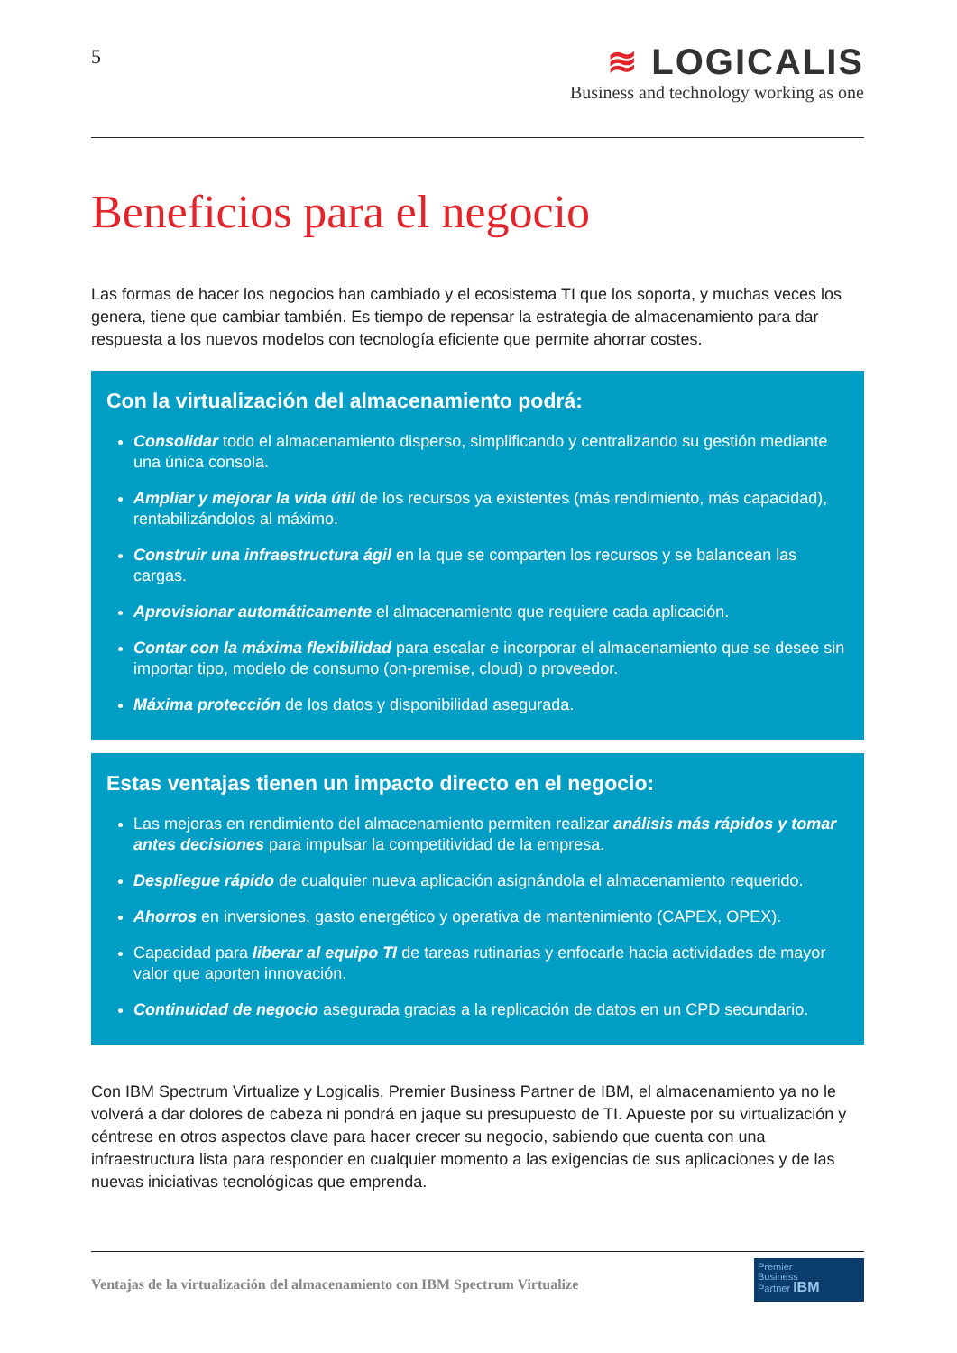5
≋ LOGICALIS
Business and technology working as one
Beneficios para el negocio
Las formas de hacer los negocios han cambiado y el ecosistema TI que los soporta, y muchas veces los genera, tiene que cambiar también. Es tiempo de repensar la estrategia de almacenamiento para dar respuesta a los nuevos modelos con tecnología eficiente que permite ahorrar costes.
Con la virtualización del almacenamiento podrá:
Consolidar todo el almacenamiento disperso, simplificando y centralizando su gestión mediante una única consola.
Ampliar y mejorar la vida útil de los recursos ya existentes (más rendimiento, más capacidad), rentabilizándolos al máximo.
Construir una infraestructura ágil en la que se comparten los recursos y se balancean las cargas.
Aprovisionar automáticamente el almacenamiento que requiere cada aplicación.
Contar con la máxima flexibilidad para escalar e incorporar el almacenamiento que se desee sin importar tipo, modelo de consumo (on-premise, cloud) o proveedor.
Máxima protección de los datos y disponibilidad asegurada.
Estas ventajas tienen un impacto directo en el negocio:
Las mejoras en rendimiento del almacenamiento permiten realizar análisis más rápidos y tomar antes decisiones para impulsar la competitividad de la empresa.
Despliegue rápido de cualquier nueva aplicación asignándola el almacenamiento requerido.
Ahorros en inversiones, gasto energético y operativa de mantenimiento (CAPEX, OPEX).
Capacidad para liberar al equipo TI de tareas rutinarias y enfocarle hacia actividades de mayor valor que aporten innovación.
Continuidad de negocio asegurada gracias a la replicación de datos en un CPD secundario.
Con IBM Spectrum Virtualize y Logicalis, Premier Business Partner de IBM, el almacenamiento ya no le volverá a dar dolores de cabeza ni pondrá en jaque su presupuesto de TI. Apueste por su virtualización y céntrese en otros aspectos clave para hacer crecer su negocio, sabiendo que cuenta con una infraestructura lista para responder en cualquier momento a las exigencias de sus aplicaciones y de las nuevas iniciativas tecnológicas que emprenda.
Premier
Business
Partner IBM
Ventajas de la virtualización del almacenamiento con IBM Spectrum Virtualize